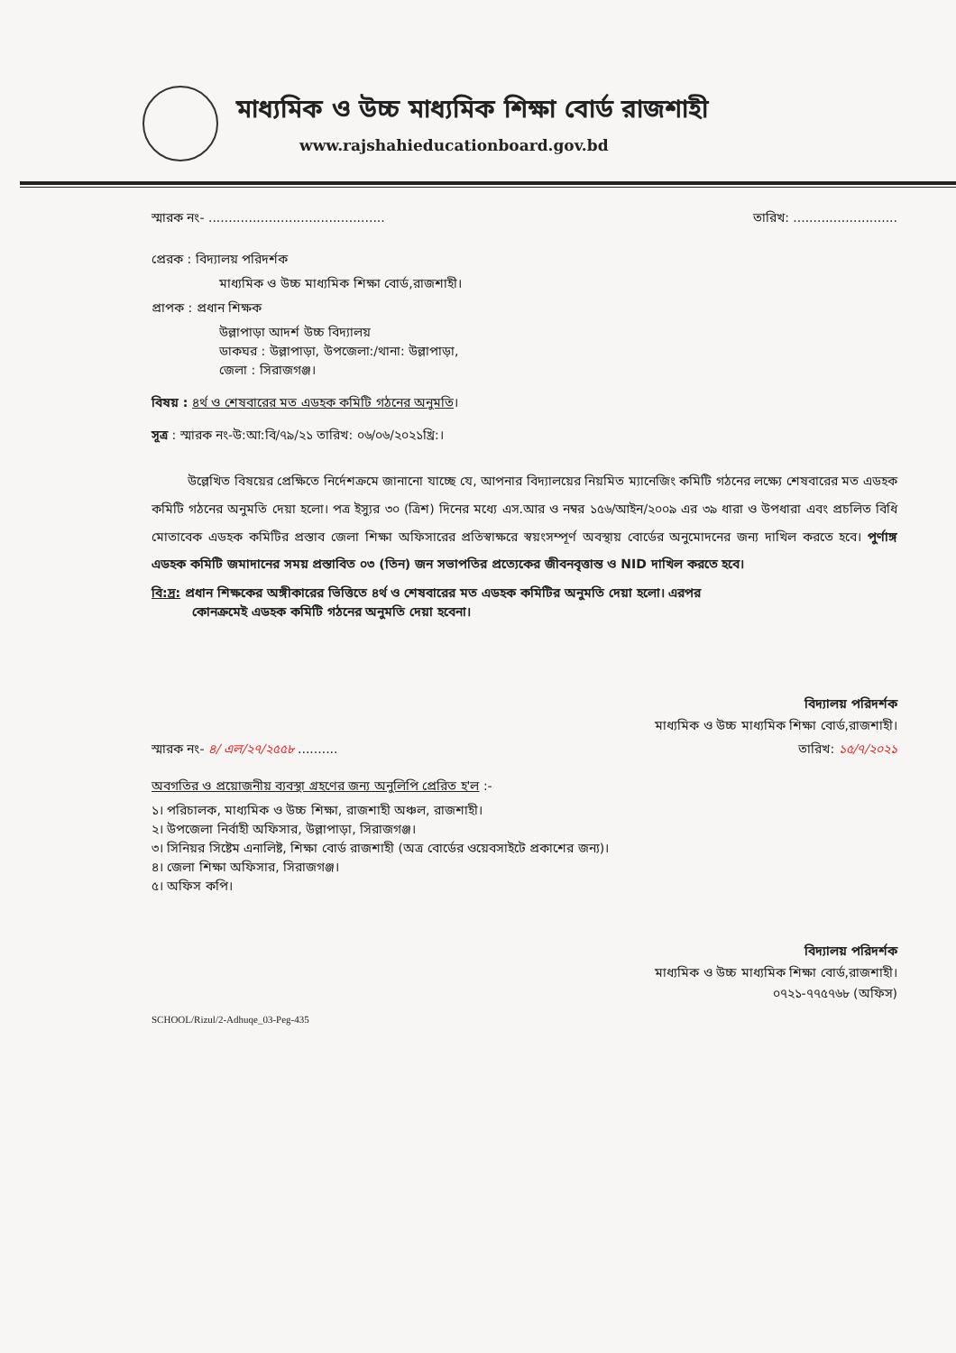মাধ্যমিক ও উচ্চ মাধ্যমিক শিক্ষা বোর্ড রাজশাহী
www.rajshahieducationboard.gov.bd
স্মারক নং- ............................................ তারিখ: ..........................
প্রেরক : বিদ্যালয় পরিদর্শক
মাধ্যমিক ও উচ্চ মাধ্যমিক শিক্ষা বোর্ড,রাজশাহী।
প্রাপক : প্রধান শিক্ষক
উল্লাপাড়া আদর্শ উচ্চ বিদ্যালয়
ডাকঘর : উল্লাপাড়া, উপজেলা:/থানা: উল্লাপাড়া,
জেলা : সিরাজগঞ্জ।
বিষয় : ৪র্থ ও শেষবারের মত এডহক কমিটি গঠনের অনুমতি।
সূত্র : স্মারক নং-উ:আ:বি/৭৯/২১ তারিখ: ০৬/০৬/২০২১খ্রি:।
উল্লেখিত বিষয়ের প্রেক্ষিতে নির্দেশক্রমে জানানো যাচ্ছে যে, আপনার বিদ্যালয়ের নিয়মিত ম্যানেজিং কমিটি গঠনের লক্ষ্যে শেষবারের মত এডহক কমিটি গঠনের অনুমতি দেয়া হলো। পত্র ইস্যুর ৩০ (ত্রিশ) দিনের মধ্যে এস.আর ও নম্বর ১৫৬/আইন/২০০৯ এর ৩৯ ধারা ও উপধারা এবং প্রচলিত বিধি মোতাবেক এডহক কমিটির প্রস্তাব জেলা শিক্ষা অফিসারের প্রতিস্বাক্ষরে স্বয়ংসম্পূর্ণ অবস্থায় বোর্ডের অনুমোদনের জন্য দাখিল করতে হবে। পুর্ণাঙ্গ এডহক কমিটি জমাদানের সময় প্রস্তাবিত ০৩ (তিন) জন সভাপতির প্রত্যেকের জীবনবৃত্তান্ত ও NID দাখিল করতে হবে।
বি:দ্র: প্রধান শিক্ষকের অঙ্গীকারের ভিত্তিতে ৪র্থ ও শেষবারের মত এডহক কমিটির অনুমতি দেয়া হলো। এরপর
কোনক্রমেই এডহক কমিটি গঠনের অনুমতি দেয়া হবেনা।
বিদ্যালয় পরিদর্শক
মাধ্যমিক ও উচ্চ মাধ্যমিক শিক্ষা বোর্ড,রাজশাহী।
স্মারক নং- ৪/ এল/২৭/২৫৫৮ .......... তারিখ: ১৫/৭/২০২১
অবগতির ও প্রয়োজনীয় ব্যবস্থা গ্রহণের জন্য অনুলিপি প্রেরিত হ'ল :-
১। পরিচালক, মাধ্যমিক ও উচ্চ শিক্ষা, রাজশাহী অঞ্চল, রাজশাহী।
২। উপজেলা নির্বাহী অফিসার, উল্লাপাড়া, সিরাজগঞ্জ।
৩। সিনিয়র সিষ্টেম এনালিষ্ট, শিক্ষা বোর্ড রাজশাহী (অত্র বোর্ডের ওয়েবসাইটে প্রকাশের জন্য)।
৪। জেলা শিক্ষা অফিসার, সিরাজগঞ্জ।
৫। অফিস কপি।
বিদ্যালয় পরিদর্শক
মাধ্যমিক ও উচ্চ মাধ্যমিক শিক্ষা বোর্ড,রাজশাহী।
০৭২১-৭৭৫৭৬৮ (অফিস)
SCHOOL/Rizul/2-Adhuqe_03-Peg-435